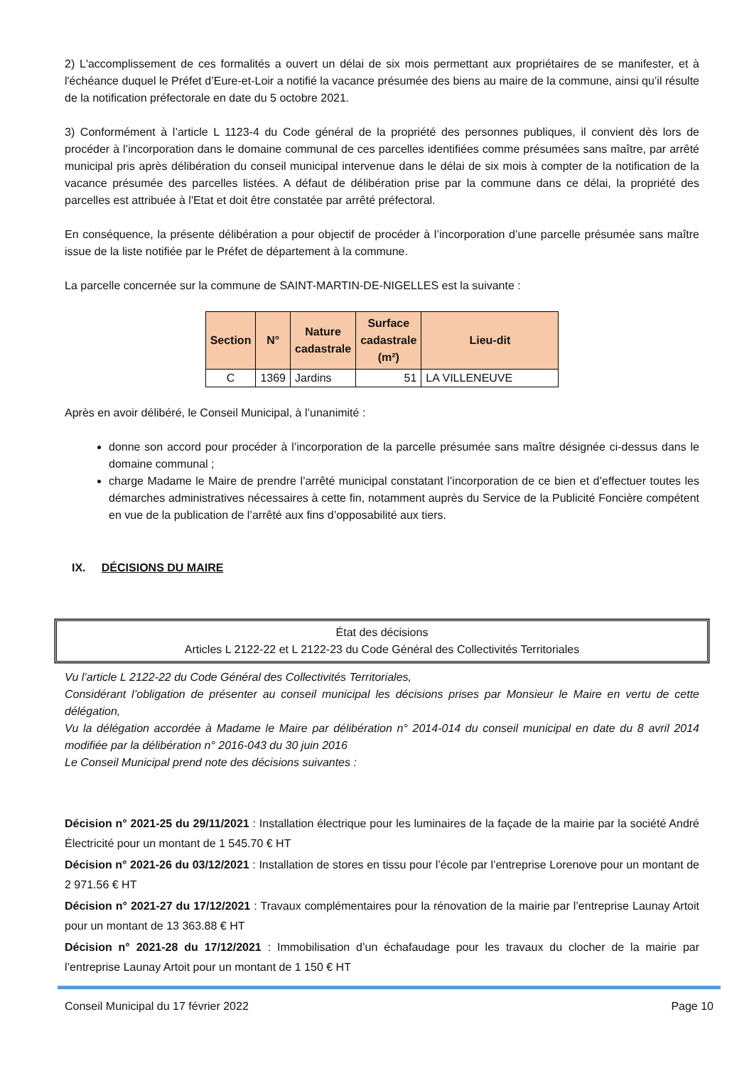2) L'accomplissement de ces formalités a ouvert un délai de six mois permettant aux propriétaires de se manifester, et à l'échéance duquel le Préfet d’Eure-et-Loir a notifié la vacance présumée des biens au maire de la commune, ainsi qu’il résulte de la notification préfectorale en date du 5 octobre 2021.
3) Conformément à l’article L 1123-4 du Code général de la propriété des personnes publiques, il convient dès lors de procéder à l’incorporation dans le domaine communal de ces parcelles identifiées comme présumées sans maître, par arrêté municipal pris après délibération du conseil municipal intervenue dans le délai de six mois à compter de la notification de la vacance présumée des parcelles listées. A défaut de délibération prise par la commune dans ce délai, la propriété des parcelles est attribuée à l'Etat et doit être constatée par arrêté préfectoral.
En conséquence, la présente délibération a pour objectif de procéder à l’incorporation d’une parcelle présumée sans maître issue de la liste notifiée par le Préfet de département à la commune.
La parcelle concernée sur la commune de SAINT-MARTIN-DE-NIGELLES est la suivante :
| Section | N° | Nature cadastrale | Surface cadastrale (m²) | Lieu-dit |
| --- | --- | --- | --- | --- |
| C | 1369 | Jardins | 51 | LA VILLENEUVE |
Après en avoir délibéré, le Conseil Municipal, à l’unanimité :
donne son accord pour procéder à l’incorporation de la parcelle présumée sans maître désignée ci-dessus dans le domaine communal ;
charge Madame le Maire de prendre l’arrêté municipal constatant l’incorporation de ce bien et d’effectuer toutes les démarches administratives nécessaires à cette fin, notamment auprès du Service de la Publicité Foncière compétent en vue de la publication de l’arrêté aux fins d’opposabilité aux tiers.
IX. DÉCISIONS DU MAIRE
État des décisions
Articles L 2122-22 et L 2122-23 du Code Général des Collectivités Territoriales
Vu l’article L 2122-22 du Code Général des Collectivités Territoriales,
Considérant l’obligation de présenter au conseil municipal les décisions prises par Monsieur le Maire en vertu de cette délégation,
Vu la délégation accordée à Madame le Maire par délibération n° 2014-014 du conseil municipal en date du 8 avril 2014 modifiée par la délibération n° 2016-043 du 30 juin 2016
Le Conseil Municipal prend note des décisions suivantes :
Décision n° 2021-25 du 29/11/2021 : Installation électrique pour les luminaires de la façade de la mairie par la société André Électricité pour un montant de 1 545.70 € HT
Décision n° 2021-26 du 03/12/2021 : Installation de stores en tissu pour l’école par l’entreprise Lorenove pour un montant de 2 971.56 € HT
Décision n° 2021-27 du 17/12/2021 : Travaux complémentaires pour la rénovation de la mairie par l’entreprise Launay Artoit pour un montant de 13 363.88 € HT
Décision n° 2021-28 du 17/12/2021 : Immobilisation d’un échafaudage pour les travaux du clocher de la mairie par l’entreprise Launay Artoit pour un montant de 1 150 € HT
Conseil Municipal du 17 février 2022 Page 10